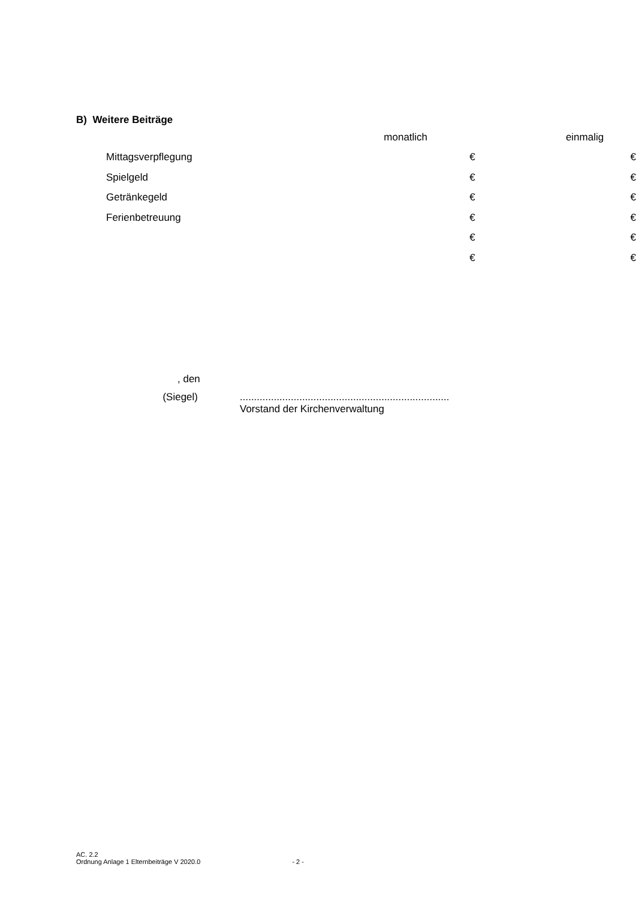B) Weitere Beiträge
| | monatlich | einmalig |
| --- | --- | --- |
| Mittagsverpflegung | € | € |
| Spielgeld | € | € |
| Getränkegeld | € | € |
| Ferienbetreuung | € | € |
| | € | € |
| | € | € |
, den
(Siegel) ..........................................................................
Vorstand der Kirchenverwaltung
AC. 2.2
Ordnung Anlage 1 Elternbeiträge V 2020.0 - 2 -